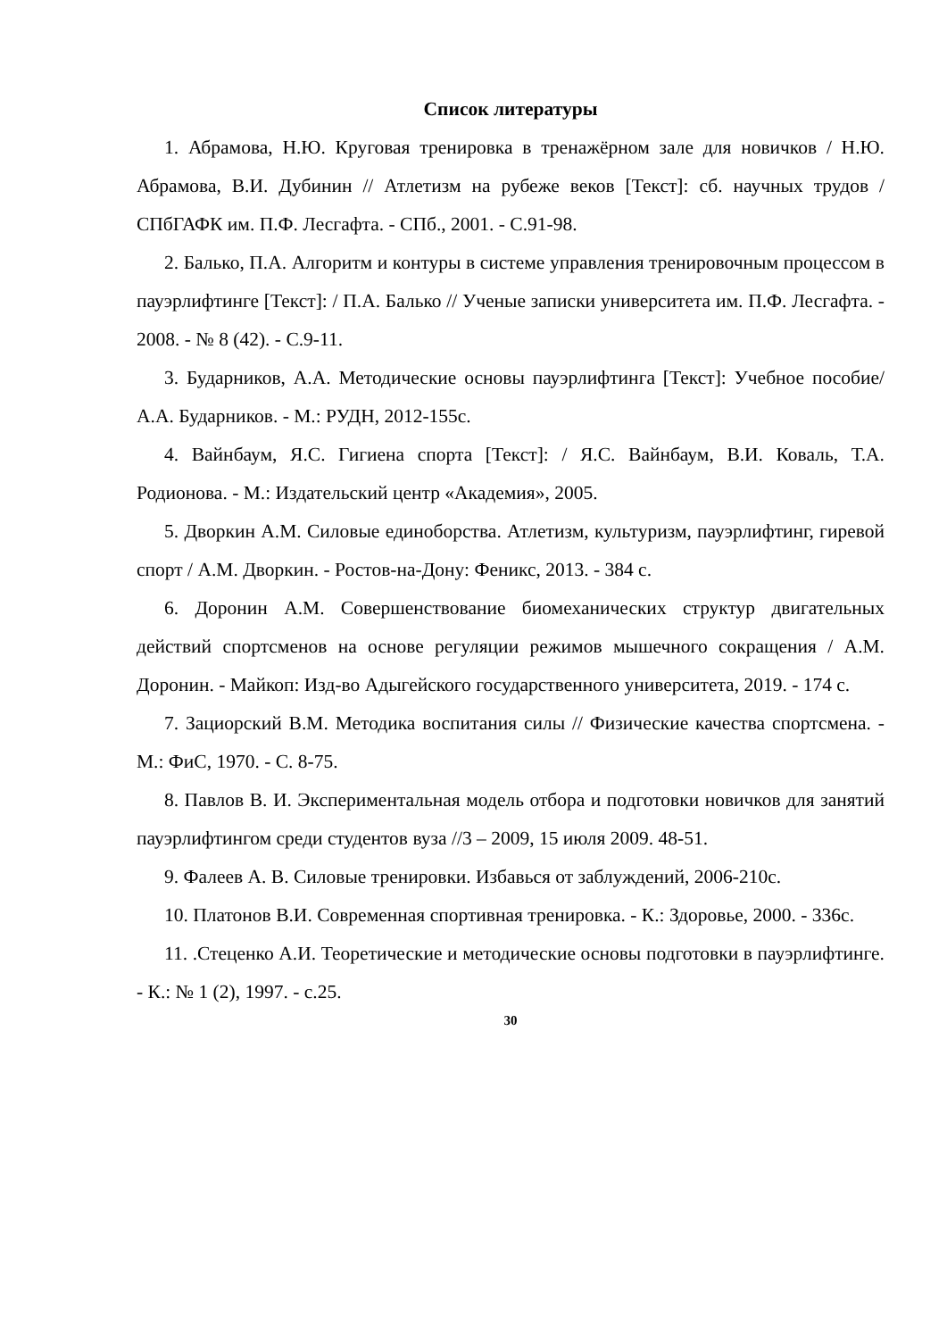Список литературы
1. Абрамова, Н.Ю. Круговая тренировка в тренажёрном зале для новичков / Н.Ю. Абрамова, В.И. Дубинин // Атлетизм на рубеже веков [Текст]: сб. научных трудов / СПбГАФК им. П.Ф. Лесгафта. - СПб., 2001. - С.91-98.
2. Балько, П.А. Алгоритм и контуры в системе управления тренировочным процессом в пауэрлифтинге [Текст]: / П.А. Балько // Ученые записки университета им. П.Ф. Лесгафта. - 2008. - № 8 (42). - С.9-11.
3. Бударников, А.А. Методические основы пауэрлифтинга [Текст]: Учебное пособие/ А.А. Бударников. - М.: РУДН, 2012-155с.
4. Вайнбаум, Я.С. Гигиена спорта [Текст]: / Я.С. Вайнбаум, В.И. Коваль, Т.А. Родионова. - М.: Издательский центр «Академия», 2005.
5. Дворкин А.М. Силовые единоборства. Атлетизм, культуризм, пауэрлифтинг, гиревой спорт / А.М. Дворкин. - Ростов-на-Дону: Феникс, 2013. - 384 с.
6. Доронин А.М. Совершенствование биомеханических структур двигательных действий спортсменов на основе регуляции режимов мышечного сокращения / А.М. Доронин. - Майкоп: Изд-во Адыгейского государственного университета, 2019. - 174 с.
7. Зациорский В.М. Методика воспитания силы // Физические качества спортсмена. - М.: ФиС, 1970. - С. 8-75.
8. Павлов В. И. Экспериментальная модель отбора и подготовки новичков для занятий пауэрлифтингом среди студентов вуза //3 – 2009, 15 июля 2009. 48-51.
9. Фалеев А. В. Силовые тренировки. Избавься от заблуждений, 2006-210с.
10. Платонов В.И. Современная спортивная тренировка. - К.: Здоровье, 2000. - 336с.
11. .Стеценко А.И. Теоретические и методические основы подготовки в пауэрлифтинге. - К.: № 1 (2), 1997. - с.25.
30